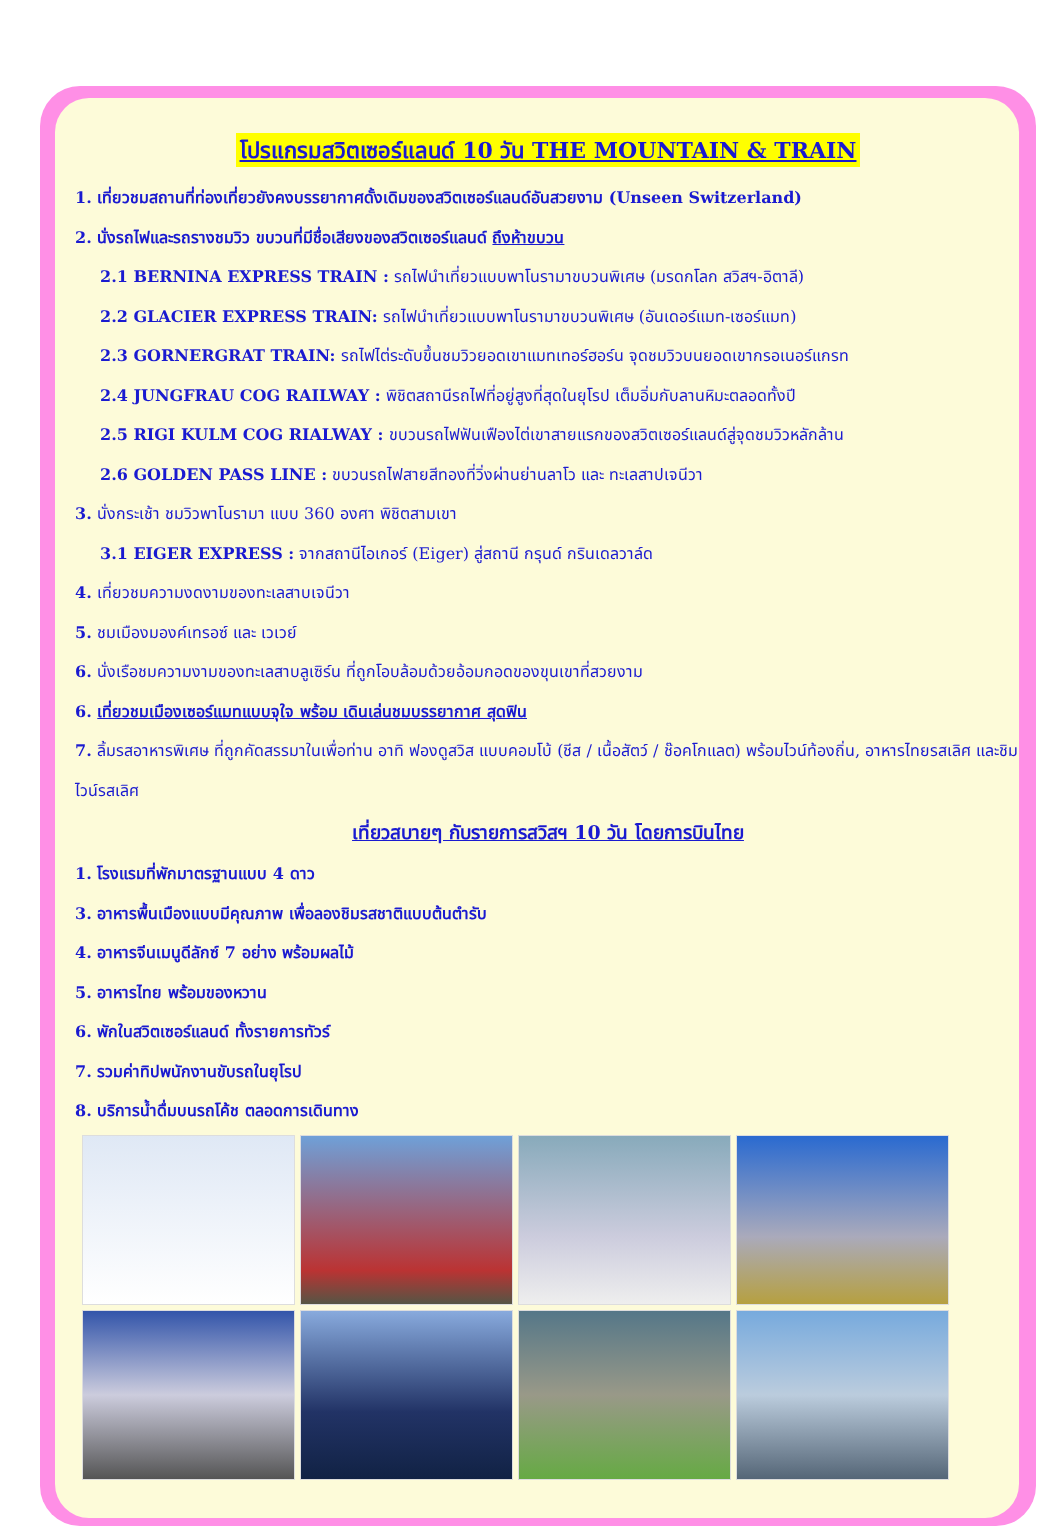โปรแกรมสวิตเซอร์แลนด์ 10 วัน THE MOUNTAIN & TRAIN
1. เที่ยวชมสถานที่ท่องเที่ยวยังคงบรรยากาศดั้งเดิมของสวิตเซอร์แลนด์อันสวยงาม (Unseen Switzerland)
2. นั่งรถไฟและรถรางชมวิว ขบวนที่มีชื่อเสียงของสวิตเซอร์แลนด์ ถึงห้าขบวน
2.1 BERNINA EXPRESS TRAIN : รถไฟนำเที่ยวแบบพาโนรามาขบวนพิเศษ (มรดกโลก สวิสฯ-อิตาลี)
2.2 GLACIER EXPRESS TRAIN: รถไฟนำเที่ยวแบบพาโนรามาขบวนพิเศษ (อันเดอร์แมท-เซอร์แมท)
2.3 GORNERGRAT TRAIN: รถไฟไต่ระดับขึ้นชมวิวยอดเขาแมทเทอร์ฮอร์น จุดชมวิวบนยอดเขากรอเนอร์แกรท
2.4 JUNGFRAU COG RAILWAY : พิชิตสถานีรถไฟที่อยู่สูงที่สุดในยุโรป เต็มอิ่มกับลานหิมะตลอดทั้งปี
2.5 RIGI KULM COG RIALWAY : ขบวนรถไฟฟันเฟืองไต่เขาสายแรกของสวิตเซอร์แลนด์สู่จุดชมวิวหลักล้าน
2.6 GOLDEN PASS LINE : ขบวนรถไฟสายสีทองที่วิ่งผ่านย่านลาโว และ ทะเลสาปเจนีวา
3. นั่งกระเช้า ชมวิวพาโนรามา แบบ 360 องศา พิชิตสามเขา
3.1 EIGER EXPRESS : จากสถานีไอเกอร์ (Eiger) สู่สถานี กรุนด์ กรินเดลวาล์ด
4. เที่ยวชมความงดงามของทะเลสาบเจนีวา
5. ชมเมืองมองค์เทรอซ์ และ เวเวย์
6. นั่งเรือชมความงามของทะเลสาบลูเซิร์น ที่ถูกโอบล้อมด้วยอ้อมกอดของขุนเขาที่สวยงาม
6. เที่ยวชมเมืองเซอร์แมทแบบจุใจ พร้อม เดินเล่นชมบรรยากาศ สุดฟิน
7. ลิ้มรสอาหารพิเศษ ที่ถูกคัดสรรมาในเพื่อท่าน อาทิ ฟองดูสวิส แบบคอมโบ้ (ชีส / เนื้อสัตว์ / ช๊อคโกแลต) พร้อมไวน์ท้องถิ่น, อาหารไทยรสเลิศ และชิมไวน์รสเลิศ
เที่ยวสบายๆ กับรายการสวิสฯ 10 วัน โดยการบินไทย
1. โรงแรมที่พักมาตรฐานแบบ 4 ดาว
3. อาหารพื้นเมืองแบบมีคุณภาพ เพื่อลองชิมรสชาติแบบต้นตำรับ
4. อาหารจีนเมนูดีลักซ์ 7 อย่าง พร้อมผลไม้
5. อาหารไทย พร้อมของหวาน
6. พักในสวิตเซอร์แลนด์ ทั้งรายการทัวร์
7. รวมค่าทิปพนักงานขับรถในยุโรป
8. บริการน้ำดื่มบนรถโค้ช ตลอดการเดินทาง